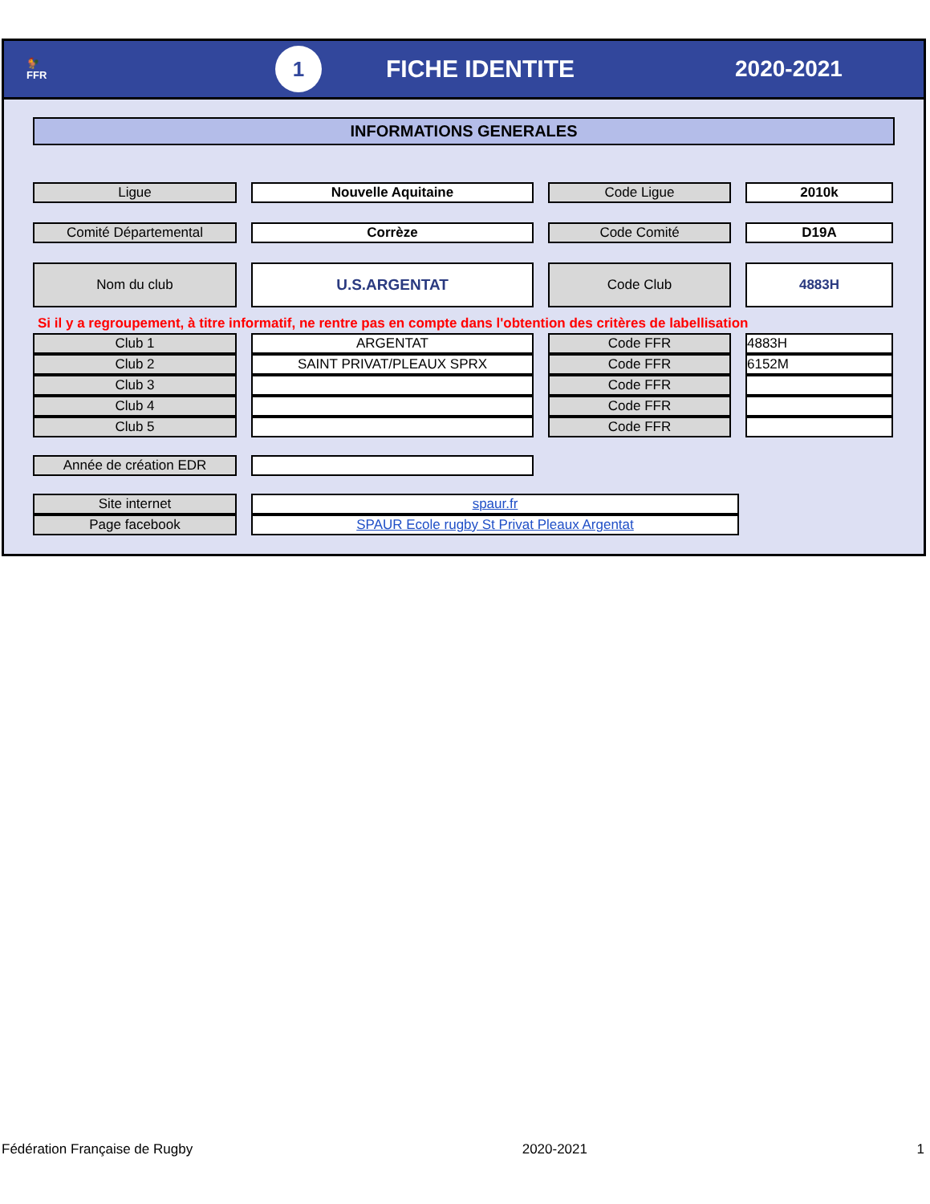🐓
FFR
1
FICHE IDENTITE 2020-2021
INFORMATIONS GENERALES
| Ligue | | Nouvelle Aquitaine | | Code Ligue | | 2010k |
| Comité Départemental | | Corrèze | | Code Comité | | D19A |
| Nom du club | | U.S.ARGENTAT | | Code Club | | 4883H |
Si il y a regroupement, à titre informatif, ne rentre pas en compte dans l'obtention des critères de labellisation
| Club 1 | | ARGENTAT | | Code FFR | | 4883H |
| Club 2 | | SAINT PRIVAT/PLEAUX SPRX | | Code FFR | | 6152M |
| Club 3 | | | | Code FFR | | |
| Club 4 | | | | Code FFR | | |
| Club 5 | | | | Code FFR | | |
| Année de création EDR | | |
| Site internet | | spaur.fr |
| Page facebook | | SPAUR Ecole rugby St Privat Pleaux Argentat |
Fédération Française de Rugby 2020-2021 1